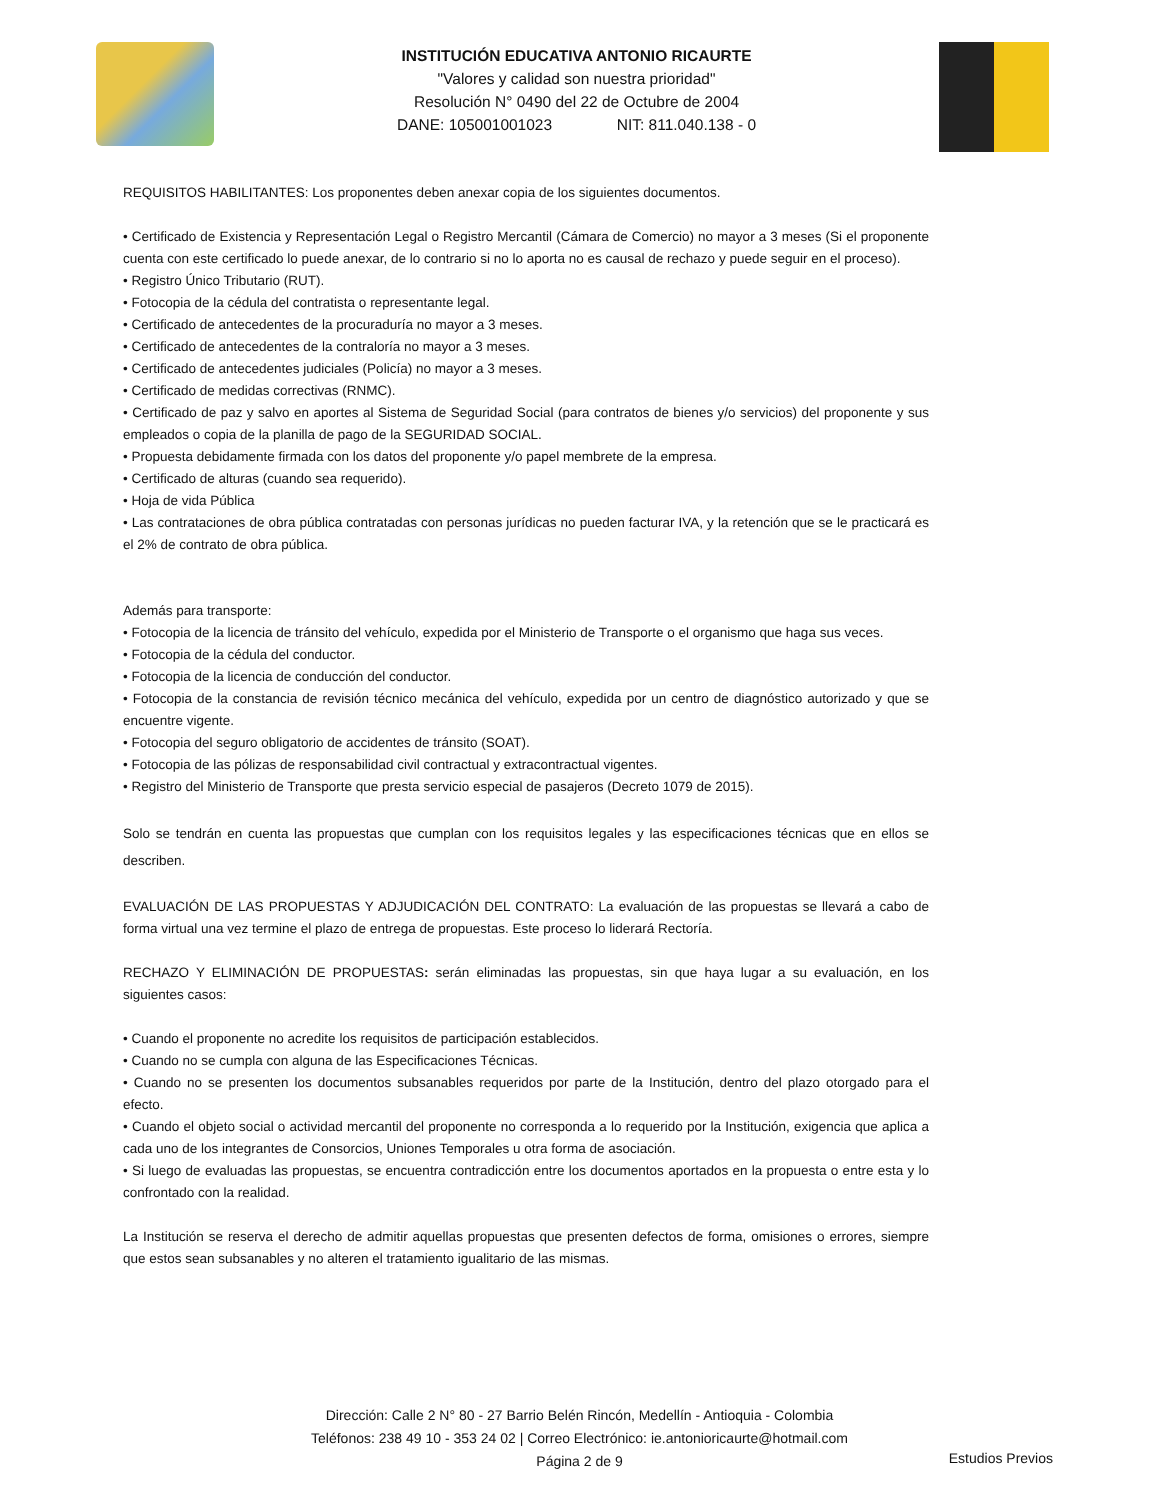INSTITUCIÓN EDUCATIVA ANTONIO RICAURTE
"Valores y calidad son nuestra prioridad"
Resolución N° 0490 del 22 de Octubre de 2004
DANE: 105001001023 NIT: 811.040.138 - 0
REQUISITOS HABILITANTES: Los proponentes deben anexar copia de los siguientes documentos.
• Certificado de Existencia y Representación Legal o Registro Mercantil (Cámara de Comercio) no mayor a 3 meses (Si el proponente cuenta con este certificado lo puede anexar, de lo contrario si no lo aporta no es causal de rechazo y puede seguir en el proceso).
• Registro Único Tributario (RUT).
• Fotocopia de la cédula del contratista o representante legal.
• Certificado de antecedentes de la procuraduría no mayor a 3 meses.
• Certificado de antecedentes de la contraloría no mayor a 3 meses.
• Certificado de antecedentes judiciales (Policía) no mayor a 3 meses.
• Certificado de medidas correctivas (RNMC).
• Certificado de paz y salvo en aportes al Sistema de Seguridad Social (para contratos de bienes y/o servicios) del proponente y sus empleados o copia de la planilla de pago de la SEGURIDAD SOCIAL.
• Propuesta debidamente firmada con los datos del proponente y/o papel membrete de la empresa.
• Certificado de alturas (cuando sea requerido).
• Hoja de vida Pública
• Las contrataciones de obra pública contratadas con personas jurídicas no pueden facturar IVA, y la retención que se le practicará es el 2% de contrato de obra pública.
Además para transporte:
• Fotocopia de la licencia de tránsito del vehículo, expedida por el Ministerio de Transporte o el organismo que haga sus veces.
• Fotocopia de la cédula del conductor.
• Fotocopia de la licencia de conducción del conductor.
• Fotocopia de la constancia de revisión técnico mecánica del vehículo, expedida por un centro de diagnóstico autorizado y que se encuentre vigente.
• Fotocopia del seguro obligatorio de accidentes de tránsito (SOAT).
• Fotocopia de las pólizas de responsabilidad civil contractual y extracontractual vigentes.
• Registro del Ministerio de Transporte que presta servicio especial de pasajeros (Decreto 1079 de 2015).
Solo se tendrán en cuenta las propuestas que cumplan con los requisitos legales y las especificaciones técnicas que en ellos se describen.
EVALUACIÓN DE LAS PROPUESTAS Y ADJUDICACIÓN DEL CONTRATO: La evaluación de las propuestas se llevará a cabo de forma virtual una vez termine el plazo de entrega de propuestas. Este proceso lo liderará Rectoría.
RECHAZO Y ELIMINACIÓN DE PROPUESTAS: serán eliminadas las propuestas, sin que haya lugar a su evaluación, en los siguientes casos:
• Cuando el proponente no acredite los requisitos de participación establecidos.
• Cuando no se cumpla con alguna de las Especificaciones Técnicas.
• Cuando no se presenten los documentos subsanables requeridos por parte de la Institución, dentro del plazo otorgado para el efecto.
• Cuando el objeto social o actividad mercantil del proponente no corresponda a lo requerido por la Institución, exigencia que aplica a cada uno de los integrantes de Consorcios, Uniones Temporales u otra forma de asociación.
• Si luego de evaluadas las propuestas, se encuentra contradicción entre los documentos aportados en la propuesta o entre esta y lo confrontado con la realidad.
La Institución se reserva el derecho de admitir aquellas propuestas que presenten defectos de forma, omisiones o errores, siempre que estos sean subsanables y no alteren el tratamiento igualitario de las mismas.
Dirección: Calle 2 N° 80 - 27 Barrio Belén Rincón, Medellín - Antioquia - Colombia
Teléfonos: 238 49 10 - 353 24 02 | Correo Electrónico: ie.antonioricaurte@hotmail.com
Página 2 de 9
Estudios Previos